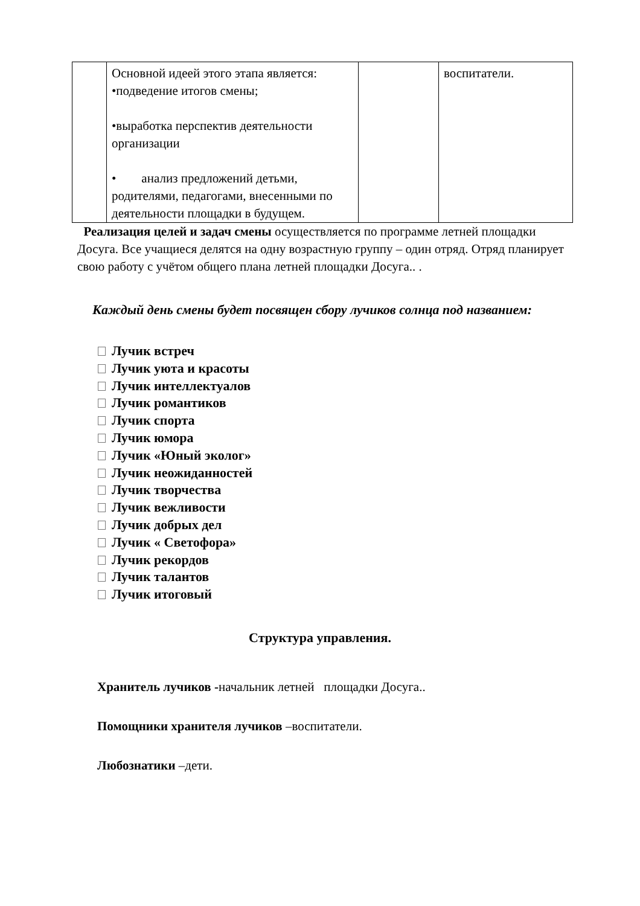| | Основной идеей этого этапа является: •подведение итогов смены; •выработка перспектив деятельности организации • анализ предложений детьми, родителями, педагогами, внесенными по деятельности площадки в будущем. | | воспитатели. |
Реализация целей и задач смены осуществляется по программе летней площадки Досуга. Все учащиеся делятся на одну возрастную группу – один отряд. Отряд планирует свою работу с учётом общего плана летней площадки Досуга.. .
Каждый день смены будет посвящен сбору лучиков солнца под названием:
Лучик встреч
Лучик уюта и красоты
Лучик интеллектуалов
Лучик романтиков
Лучик спорта
Лучик юмора
Лучик «Юный эколог»
Лучик неожиданностей
Лучик творчества
Лучик вежливости
Лучик добрых дел
Лучик « Светофора»
Лучик рекордов
Лучик талантов
Лучик итоговый
Структура управления.
Хранитель лучиков -начальник летней площадки Досуга..
Помощники хранителя лучиков –воспитатели.
Любознатики –дети.